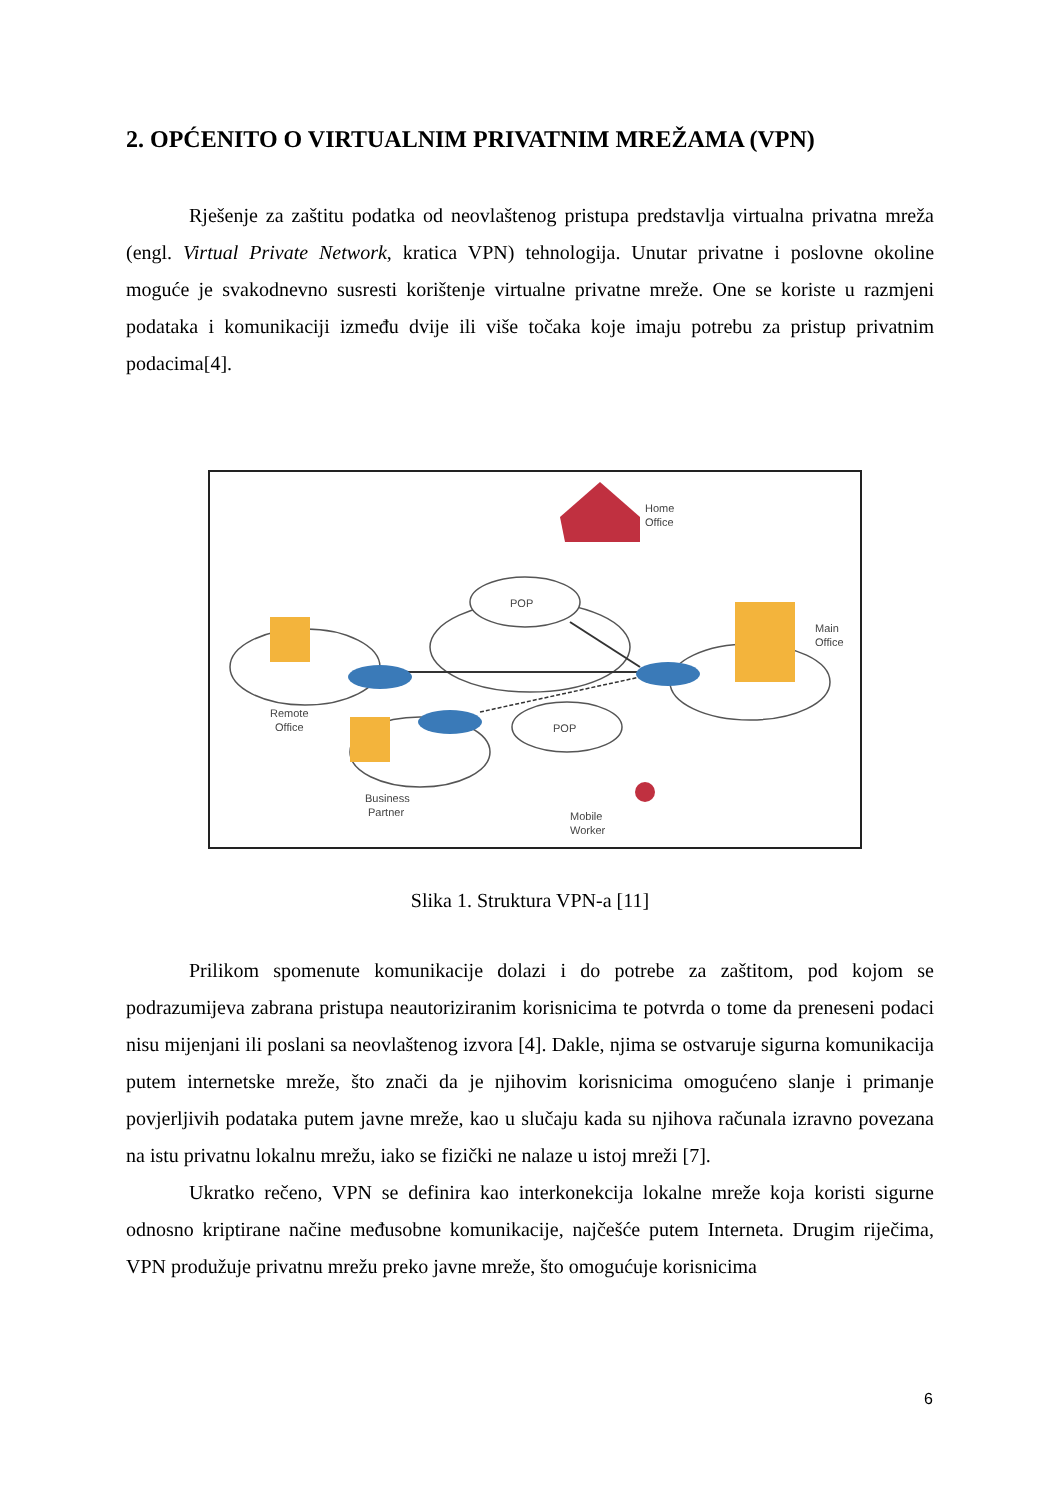2. OPĆENITO O VIRTUALNIM PRIVATNIM MREŽAMA (VPN)
Rješenje za zaštitu podatka od neovlaštenog pristupa predstavlja virtualna privatna mreža (engl. Virtual Private Network, kratica VPN) tehnologija. Unutar privatne i poslovne okoline moguće je svakodnevno susresti korištenje virtualne privatne mreže. One se koriste u razmjeni podataka i komunikaciji između dvije ili više točaka koje imaju potrebu za pristup privatnim podacima[4].
POP
POP
Home
Office
Main
Office
Remote
Office
Business
Partner
Mobile
Worker
Slika 1. Struktura VPN-a [11]
Prilikom spomenute komunikacije dolazi i do potrebe za zaštitom, pod kojom se podrazumijeva zabrana pristupa neautoriziranim korisnicima te potvrda o tome da preneseni podaci nisu mijenjani ili poslani sa neovlaštenog izvora [4]. Dakle, njima se ostvaruje sigurna komunikacija putem internetske mreže, što znači da je njihovim korisnicima omogućeno slanje i primanje povjerljivih podataka putem javne mreže, kao u slučaju kada su njihova računala izravno povezana na istu privatnu lokalnu mrežu, iako se fizički ne nalaze u istoj mreži [7].
Ukratko rečeno, VPN se definira kao interkonekcija lokalne mreže koja koristi sigurne odnosno kriptirane načine međusobne komunikacije, najčešće putem Interneta. Drugim riječima, VPN produžuje privatnu mrežu preko javne mreže, što omogućuje korisnicima
6